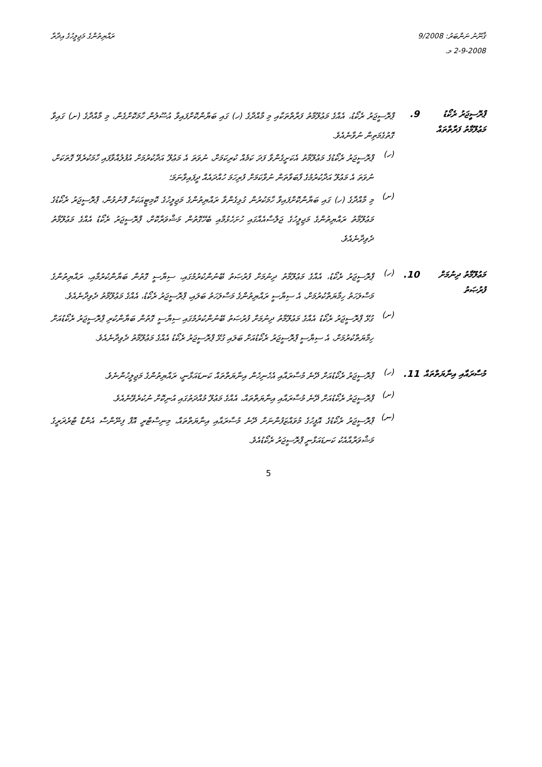ޤާނޫނު ނަންބަރު: 9/2008
2-9-2008 މ.
ރައްޔިތުންގެ މަޖިލީހުގެ އިދާރާ
ޕްރޮސީޖަރު ރެކޯޑު މަޢުލޫމާތު ފަރާތްތައް
.9
ޕްރޮސީޖަރު ރެކޯޑު، އެއްގެ މަޢުލޫމާތު ފަރާތްތަކާއި މި މާއްދާގެ (ހ) ގައި ބަޔާންކޮށްފައިވާ އުސޫލުން ހާމަކޮށްގެން، މި މާއްދާގެ (ށ) ގައިވާ ގޮތުގެމަތިން ނުވާނެއެވެ.
(ހ)
ޕްރޮސީޖަރު ރެކޯޑުގެ މަޢުލޫމާތު އެކަށީގެންވާ ފަދަ ކަމެއް ކުރިކަމަށް، ނުވަތަ އެ މަޢުލޫ އަދާކުރުމަށް އުފުލުއްވާފައި ހާމަކުރެވޭ ގޮތަކަށް، ނުވަތަ އެ މަޢުލޫ އަދާކުރުމުގެ ފާބަވާތަން ނުވާކަމަށް ފުރިހަމަ ހުއްދައެއް ދީފައިވާނަމަ؛
(ށ)
މި މާއްދާގެ (ހ) ގައި ބަޔާންކޮށްފައިވާ ހާމަކުރުން ގުޅިގެންވާ ރައްޔިތުންގެ މަޖިލީހުގެ ކޮމިޓީއަކަށް ފޮނުވުން، ޕްރޮސީޖަރު ރެކޯޑުގެ މަޢުލޫމާތު ރައްޔިތުންގެ މަޖިލީހުގެ ޖަލްސާއެއްގައި ހުށަހެޅުމާއި ބެހޭގޮތުން މަޝްވަރާކޮށް، ޕްރޮސީޖަރު ރެކޯޑު އެއްގެ މަޢުލޫމާތު ދެވިދާނެއެވެ.
މަޢުލޫމާތު ދިނުމަށް ފުރުޞަތު
.10
(ހ)
ޕްރޮސީޖަރު ރެކޯޑު، އެއްގެ މަޢުލޫމާތު ދިނުމަށް ފުރުޞަތު ބޭނުންކުރުމުގައި، ސިޔާސީ ގޮތުން ބަޔާންކުރުމާއި، ރައްޔިތުންގެ މަސްލަހަތު ހިމާޔަތްކުރުމަށް، އެ ސިޔާސީ ރައްޔިތުންގެ މަސްލަހަތު ބަލައި، ޕްރޮސީޖަރު ރެކޯޑު، އެއްގެ މަޢުލޫމާތު ދެވިދާނެއެވެ.
(ށ)
ގުޅޭ ޕްރޮސީޖަރު ރެކޯޑު އެއްގެ މަޢުލޫމާތު ދިނުމަށް ފުރުޞަތު ބޭނުންކުރުމުގައި ސިޔާސީ ގޮތުން ބަޔާންކުރި ޕްރޮސީޖަރު ރެކޯޑުއަށް ހިމާޔަތްކުރުމަށް، އެ ސިޔާސީ ޕްރޮސީޖަރު ރެކޯޑުއަށް ބަލައި ގުޅޭ ޕްރޮސީޖަރު ރެކޯޑު އެއްގެ މަޢުލޫމާތު ދެވިދާނެއެވެ.
މުސާރައާއި އިނާޔަތްތައް
.11
(ހ)
ޕްރޮސީޖަރު ރެކޯޑުއަށް ދޭނެ މުސާރައާއި އެހެނިހެން އިނާޔަތްތައް ކަނޑައަޅާނީ، ރައްޔިތުންގެ މަޖިލީހުންނެވެ.
(ށ)
ޕްރޮސީޖަރު ރެކޯޑުއަށް ދޭނެ މުސާރައާއި އިނާޔަތްތައް، އެއްގެ މަޢުލޫ މުއްދަތުގައި އުނިކޮށް ނުކުރެވޭނެއެވެ.
(ނ)
ޕްރޮސީޖަރު ރެކޯޑުގެ އޮފީހުގެ މުވައްޒަފުންނަށް ދޭނެ މުސާރައާއި އިނާޔަތްތައް، މިނިސްޓްރީ އޮފް ފިނޭންސް އެންޑް ޓްރެޜަރީގެ މަޝްވަރާއާއެކު ކަނޑައަޅާނީ ޕްރޮސީޖަރު ރެކޯޑުއެވެ.
5